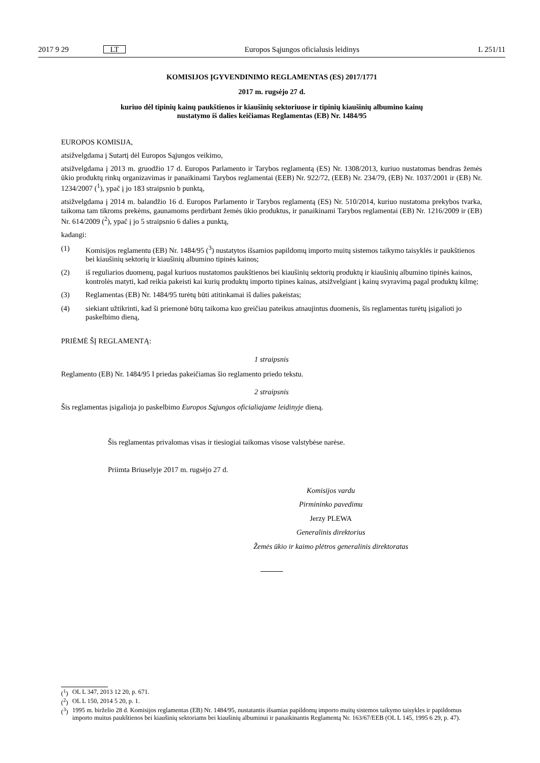2017 9 29 LT Europos Sąjungos oficialusis leidinys L 251/11
KOMISIJOS ĮGYVENDINIMO REGLAMENTAS (ES) 2017/1771
2017 m. rugsėjo 27 d.
kuriuo dėl tipinių kainų paukštienos ir kiaušinių sektoriuose ir tipinių kiaušinių albumino kainų
nustatymo iš dalies keičiamas Reglamentas (EB) Nr. 1484/95
EUROPOS KOMISIJA,
atsižvelgdama į Sutartį dėl Europos Sąjungos veikimo,
atsižvelgdama į 2013 m. gruodžio 17 d. Europos Parlamento ir Tarybos reglamentą (ES) Nr. 1308/2013, kuriuo nustatomas bendras žemės ūkio produktų rinkų organizavimas ir panaikinami Tarybos reglamentai (EEB) Nr. 922/72, (EEB) Nr. 234/79, (EB) Nr. 1037/2001 ir (EB) Nr. 1234/2007 (<sup>1</sup>), ypač į jo 183 straipsnio b punktą,
atsižvelgdama į 2014 m. balandžio 16 d. Europos Parlamento ir Tarybos reglamentą (ES) Nr. 510/2014, kuriuo nustatoma prekybos tvarka, taikoma tam tikroms prekėms, gaunamoms perdirbant žemės ūkio produktus, ir panaikinami Tarybos reglamentai (EB) Nr. 1216/2009 ir (EB) Nr. 614/2009 (<sup>2</sup>), ypač į jo 5 straipsnio 6 dalies a punktą,
kadangi:
(1) Komisijos reglamentu (EB) Nr. 1484/95 (<sup>3</sup>) nustatytos išsamios papildomų importo muitų sistemos taikymo taisyklės ir paukštienos bei kiaušinių sektorių ir kiaušinių albumino tipinės kainos;
(2) iš reguliarios duomenų, pagal kuriuos nustatomos paukštienos bei kiaušinių sektorių produktų ir kiaušinių albumino tipinės kainos, kontrolės matyti, kad reikia pakeisti kai kurių produktų importo tipines kainas, atsižvelgiant į kainų svyravimą pagal produktų kilmę;
(3) Reglamentas (EB) Nr. 1484/95 turėtų būti atitinkamai iš dalies pakeistas;
(4) siekiant užtikrinti, kad ši priemonė būtų taikoma kuo greičiau pateikus atnaujintus duomenis, šis reglamentas turėtų įsigalioti jo paskelbimo dieną,
PRIĖMĖ ŠĮ REGLAMENTĄ:
1 straipsnis
Reglamento (EB) Nr. 1484/95 I priedas pakeičiamas šio reglamento priedo tekstu.
2 straipsnis
Šis reglamentas įsigalioja jo paskelbimo Europos Sąjungos oficialiajame leidinyje dieną.
Šis reglamentas privalomas visas ir tiesiogiai taikomas visose valstybėse narėse.
Priimta Briuselyje 2017 m. rugsėjo 27 d.
Komisijos vardu
Pirmininko pavedimu
Jerzy PLEWA
Generalinis direktorius
Žemės ūkio ir kaimo plėtros generalinis direktoratas
(<sup>1</sup>) OL L 347, 2013 12 20, p. 671.
(<sup>2</sup>) OL L 150, 2014 5 20, p. 1.
(<sup>3</sup>) 1995 m. birželio 28 d. Komisijos reglamentas (EB) Nr. 1484/95, nustatantis išsamias papildomų importo muitų sistemos taikymo taisykles ir papildomus importo muitus paukštienos bei kiaušinių sektoriams bei kiaušinių albuminui ir panaikinantis Reglamentą Nr. 163/67/EEB (OL L 145, 1995 6 29, p. 47).